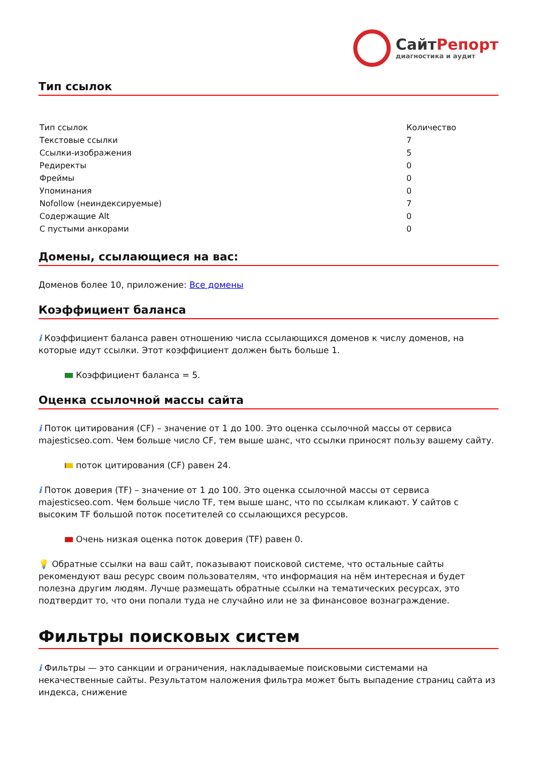СайтРепорт
диагностика и аудит
Тип ссылок
| Тип ссылок | Количество |
| Текстовые ссылки | 7 |
| Ссылки-изображения | 5 |
| Редиректы | 0 |
| Фреймы | 0 |
| Упоминания | 0 |
| Nofollow (неиндексируемые) | 7 |
| Содержащие Alt | 0 |
| С пустыми анкорами | 0 |
Домены, ссылающиеся на вас:
Доменов более 10, приложение: Все домены
Коэффициент баланса
i Коэффициент баланса равен отношению числа ссылающихся доменов к числу доменов, на которые идут ссылки. Этот коэффициент должен быть больше 1.
Коэффициент баланса = 5.
Оценка ссылочной массы сайта
i Поток цитирования (CF) – значение от 1 до 100. Это оценка ссылочной массы от сервиса majesticseo.com. Чем больше число CF, тем выше шанс, что ссылки приносят пользу вашему сайту.
поток цитирования (CF) равен 24.
i Поток доверия (TF) – значение от 1 до 100. Это оценка ссылочной массы от сервиса majesticseo.com. Чем больше число TF, тем выше шанс, что по ссылкам кликают. У сайтов с высоким TF большой поток посетителей со ссылающихся ресурсов.
Очень низкая оценка поток доверия (TF) равен 0.
💡 Обратные ссылки на ваш сайт, показывают поисковой системе, что остальные сайты рекомендуют ваш ресурс своим пользователям, что информация на нём интересная и будет полезна другим людям. Лучше размещать обратные ссылки на тематических ресурсах, это подтвердит то, что они попали туда не случайно или не за финансовое вознаграждение.
Фильтры поисковых систем
i Фильтры — это санкции и ограничения, накладываемые поисковыми системами на некачественные сайты. Результатом наложения фильтра может быть выпадение страниц сайта из индекса, снижение